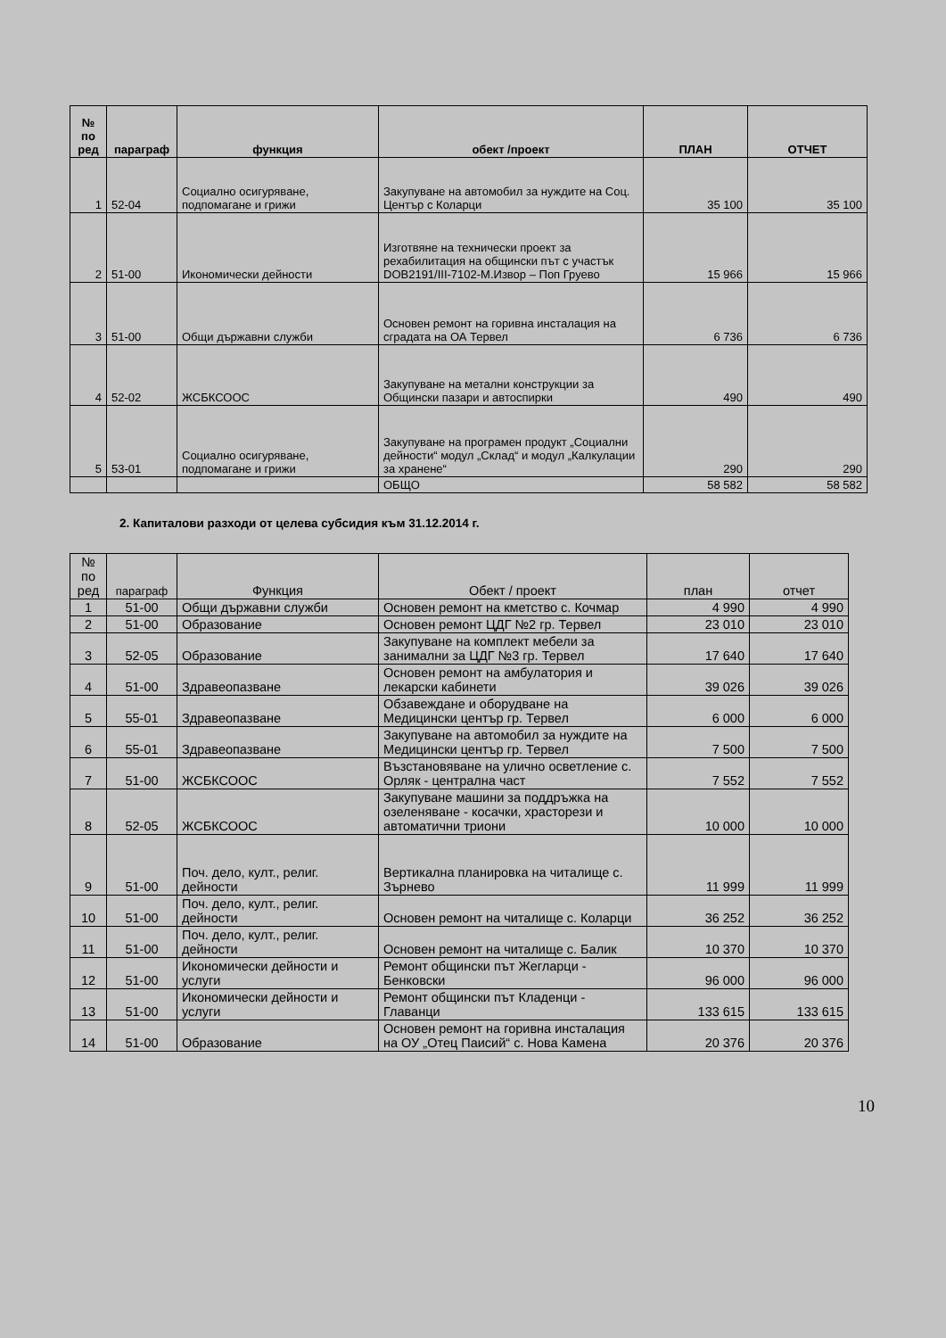| № по ред | параграф | функция | обект /проект | ПЛАН | ОТЧЕТ |
| --- | --- | --- | --- | --- | --- |
| 1 | 52-04 | Социално осигуряване, подпомагане и грижи | Закупуване на автомобил за нуждите на Соц. Център с Коларци | 35 100 | 35 100 |
| 2 | 51-00 | Икономически дейности | Изготвяне на технически проект за рехабилитация на общински път с участък DOB2191/III-7102-М.Извор – Поп Груево | 15 966 | 15 966 |
| 3 | 51-00 | Общи държавни служби | Основен ремонт на горивна инсталация на сградата на ОА Тервел | 6 736 | 6 736 |
| 4 | 52-02 | ЖСБКСООС | Закупуване на метални конструкции за Общински пазари и автоспирки | 490 | 490 |
| 5 | 53-01 | Социално осигуряване, подпомагане и грижи | Закупуване на програмен продукт „Социални дейности“ модул „Склад“ и модул „Калкулации за хранене“ | 290 | 290 |
| | | | ОБЩО | 58 582 | 58 582 |
2. Капиталови разходи от целева субсидия към 31.12.2014 г.
| № по ред | параграф | Функция | Обект / проект | план | отчет |
| --- | --- | --- | --- | --- | --- |
| 1 | 51-00 | Общи държавни служби | Основен ремонт на кметство с. Кочмар | 4 990 | 4 990 |
| 2 | 51-00 | Образование | Основен ремонт ЦДГ №2 гр. Тервел | 23 010 | 23 010 |
| 3 | 52-05 | Образование | Закупуване на комплект мебели за занимални за ЦДГ №3 гр. Тервел | 17 640 | 17 640 |
| 4 | 51-00 | Здравеопазване | Основен ремонт на амбулатория и лекарски кабинети | 39 026 | 39 026 |
| 5 | 55-01 | Здравеопазване | Обзавеждане и оборудване на Медицински център гр. Тервел | 6 000 | 6 000 |
| 6 | 55-01 | Здравеопазване | Закупуване на автомобил за нуждите на Медицински център гр. Тервел | 7 500 | 7 500 |
| 7 | 51-00 | ЖСБКСООС | Възстановяване на улично осветление с. Орляк - централна част | 7 552 | 7 552 |
| 8 | 52-05 | ЖСБКСООС | Закупуване машини за поддръжка на озеленяване - косачки, храсторези и автоматични триони | 10 000 | 10 000 |
| 9 | 51-00 | Поч. дело, култ., религ. дейности | Вертикална планировка на читалище с. Зърнево | 11 999 | 11 999 |
| 10 | 51-00 | Поч. дело, култ., религ. дейности | Основен ремонт на читалище с. Коларци | 36 252 | 36 252 |
| 11 | 51-00 | Поч. дело, култ., религ. дейности | Основен ремонт на читалище с. Балик | 10 370 | 10 370 |
| 12 | 51-00 | Икономически дейности и услуги | Ремонт общински път Жегларци - Бенковски | 96 000 | 96 000 |
| 13 | 51-00 | Икономически дейности и услуги | Ремонт общински път Кладенци - Главанци | 133 615 | 133 615 |
| 14 | 51-00 | Образование | Основен ремонт на горивна инсталация на ОУ „Отец Паисий“ с. Нова Камена | 20 376 | 20 376 |
10